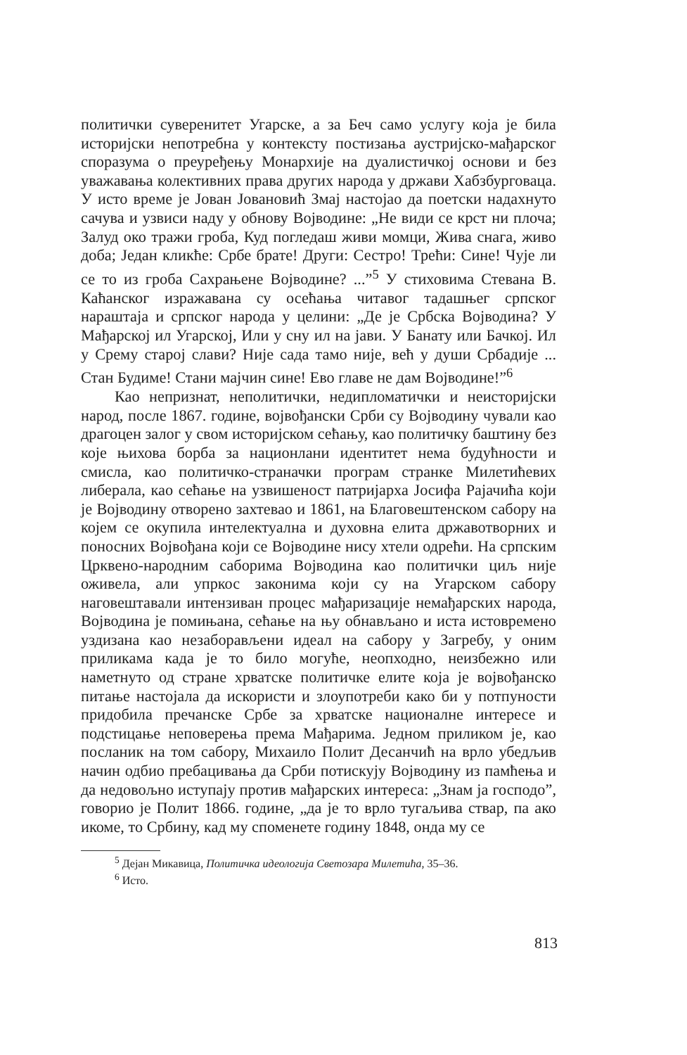политички суверенитет Угарске, а за Беч само услугу која је била историјски непотребна у контексту постизања аустријско-мађарског споразума о преуређењу Монархије на дуалистичкој основи и без уважавања колективних права других народа у држави Хабзбурговаца. У исто време је Јован Јовановић Змај настојао да поетски надахнуто сачува и узвиси наду у обнову Војводине: „Не види се крст ни плоча; Залуд око тражи гроба, Куд погледаш живи момци, Жива снага, живо доба; Један кликће: Србе брате! Други: Сестро! Трећи: Сине! Чује ли се то из гроба Сахрањене Војводине? ...”<sup>5</sup> У стиховима Стевана В. Каћанског изражавана су осећања читавог тадашњег српског нараштаја и српског народа у целини: „Де је Србска Војводина? У Мађарској ил Угарској, Или у сну ил на јави. У Банату или Бачкој. Ил у Срему старој слави? Није сада тамо није, већ у души Србадије ... Стан Будиме! Стани мајчин сине! Ево главе не дам Војводине!”<sup>6</sup>
Као непризнат, неполитички, недипломатички и неисторијски народ, после 1867. године, војвођански Срби су Војводину чували као драгоцен залог у свом историјском сећању, као политичку баштину без које њихова борба за национлани идентитет нема будућности и смисла, као политичко-страначки програм странке Милетићевих либерала, као сећање на узвишеност патријарха Јосифа Рајачића који је Војводину отворено захтевао и 1861, на Благовештенском сабору на којем се окупила интелектуална и духовна елита државотворних и поносних Војвођана који се Војводине нису хтели одрећи. На српским Црквено-народним саборима Војводина као политички циљ није оживела, али упркос законима који су на Угарском сабору наговештавали интензиван процес мађаризације немађарских народа, Војводина је помињана, сећање на њу обнављано и иста истовремено уздизана као незаборављени идеал на сабору у Загребу, у оним приликама када је то било могуће, неопходно, неизбежно или наметнуто од стране хрватске политичке елите која је војвођанско питање настојала да искористи и злоупотреби како би у потпуности придобила пречанске Србе за хрватске националне интересе и подстицање неповерења према Мађарима. Једном приликом је, као посланик на том сабору, Михаило Полит Десанчић на врло убедљив начин одбио пребацивања да Срби потискују Војводину из памћења и да недовољно иступају против мађарских интереса: „Знам ја господо”, говорио је Полит 1866. године, „да је то врло тугаљива ствар, па ако икоме, то Србину, кад му споменете годину 1848, онда му се
<sup>5</sup> Дејан Микавица, Политичка идеологија Светозара Милетића, 35–36.
<sup>6</sup> Исто.
813